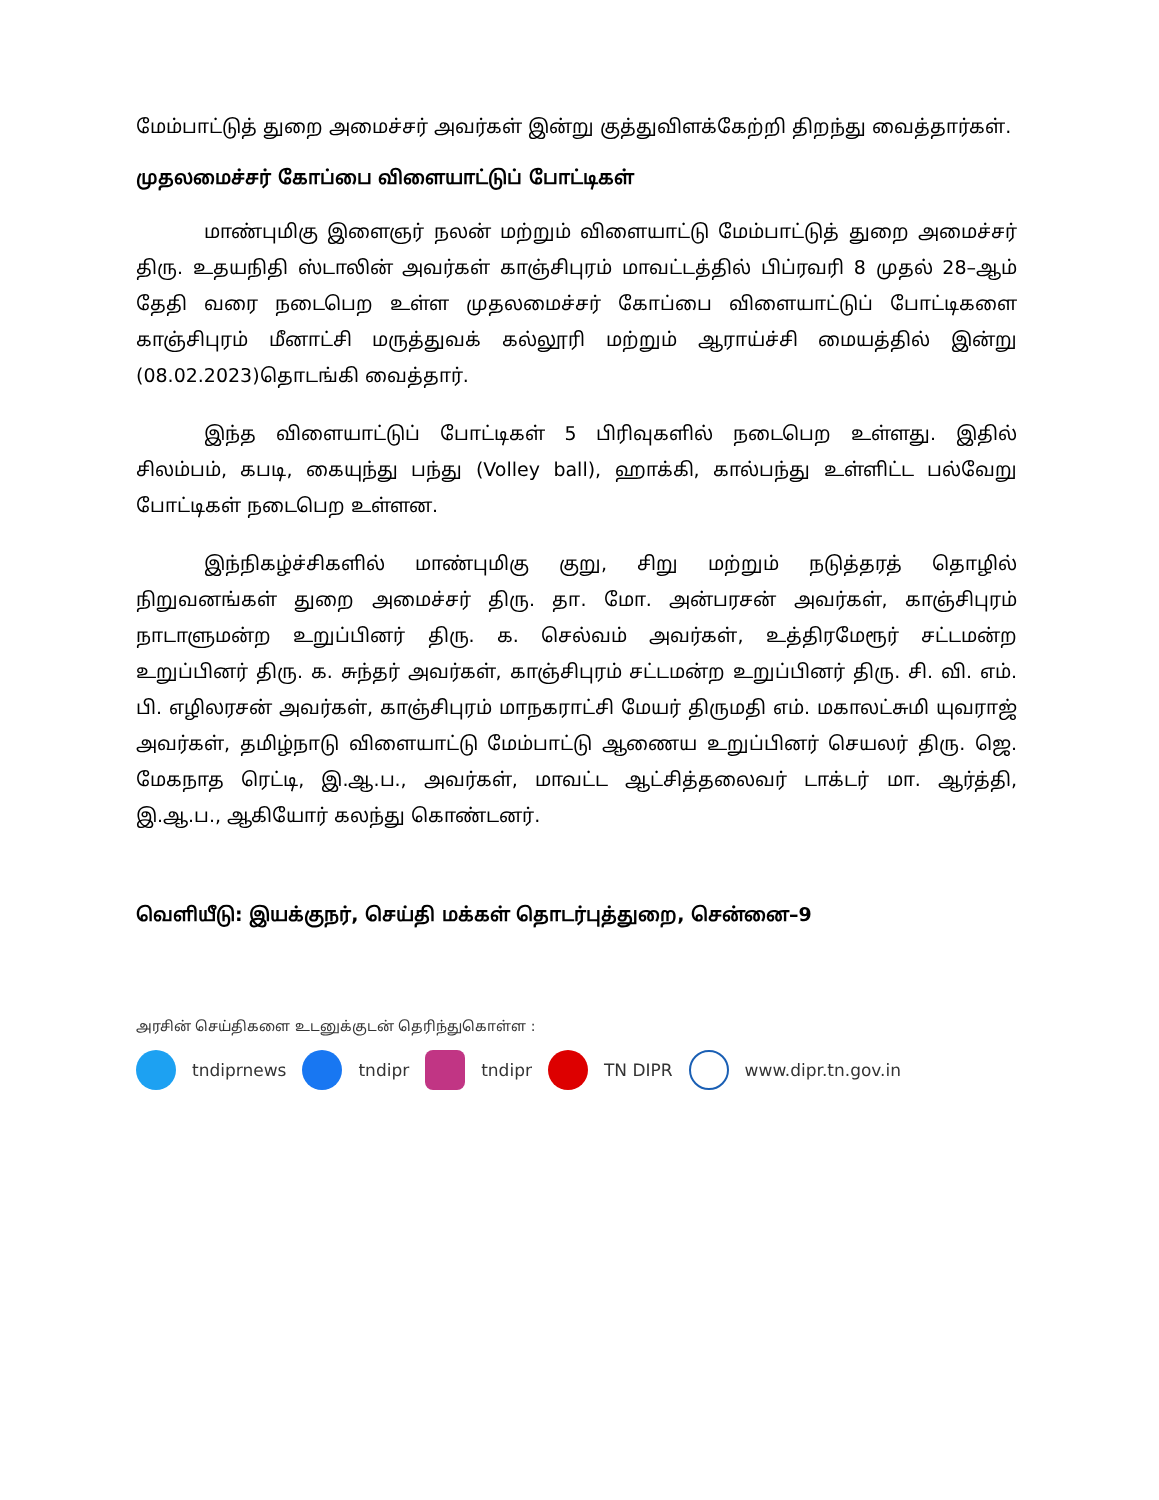மேம்பாட்டுத் துறை அமைச்சர் அவர்கள் இன்று குத்துவிளக்கேற்றி திறந்து வைத்தார்கள்.
முதலமைச்சர் கோப்பை விளையாட்டுப் போட்டிகள்
மாண்புமிகு இளைஞர் நலன் மற்றும் விளையாட்டு மேம்பாட்டுத் துறை அமைச்சர் திரு. உதயநிதி ஸ்டாலின் அவர்கள் காஞ்சிபுரம் மாவட்டத்தில் பிப்ரவரி 8 முதல் 28–ஆம் தேதி வரை நடைபெற உள்ள முதலமைச்சர் கோப்பை விளையாட்டுப் போட்டிகளை காஞ்சிபுரம் மீனாட்சி மருத்துவக் கல்லூரி மற்றும் ஆராய்ச்சி மையத்தில் இன்று (08.02.2023)தொடங்கி வைத்தார்.
இந்த விளையாட்டுப் போட்டிகள் 5 பிரிவுகளில் நடைபெற உள்ளது. இதில் சிலம்பம், கபடி, கையுந்து பந்து (Volley ball), ஹாக்கி, கால்பந்து உள்ளிட்ட பல்வேறு போட்டிகள் நடைபெற உள்ளன.
இந்நிகழ்ச்சிகளில் மாண்புமிகு குறு, சிறு மற்றும் நடுத்தரத் தொழில் நிறுவனங்கள் துறை அமைச்சர் திரு. தா. மோ. அன்பரசன் அவர்கள், காஞ்சிபுரம் நாடாளுமன்ற உறுப்பினர் திரு. க. செல்வம் அவர்கள், உத்திரமேரூர் சட்டமன்ற உறுப்பினர் திரு. க. சுந்தர் அவர்கள், காஞ்சிபுரம் சட்டமன்ற உறுப்பினர் திரு. சி. வி. எம். பி. எழிலரசன் அவர்கள், காஞ்சிபுரம் மாநகராட்சி மேயர் திருமதி எம். மகாலட்சுமி யுவராஜ் அவர்கள், தமிழ்நாடு விளையாட்டு மேம்பாட்டு ஆணைய உறுப்பினர் செயலர் திரு. ஜெ. மேகநாத ரெட்டி, இ.ஆ.ப., அவர்கள், மாவட்ட ஆட்சித்தலைவர் டாக்டர் மா. ஆர்த்தி, இ.ஆ.ப., ஆகியோர் கலந்து கொண்டனர்.
வெளியீடு: இயக்குநர், செய்தி மக்கள் தொடர்புத்துறை, சென்னை–9
அரசின் செய்திகளை உடனுக்குடன் தெரிந்துகொள்ள :
tndiprnews tndipr tndipr TN DIPR www.dipr.tn.gov.in